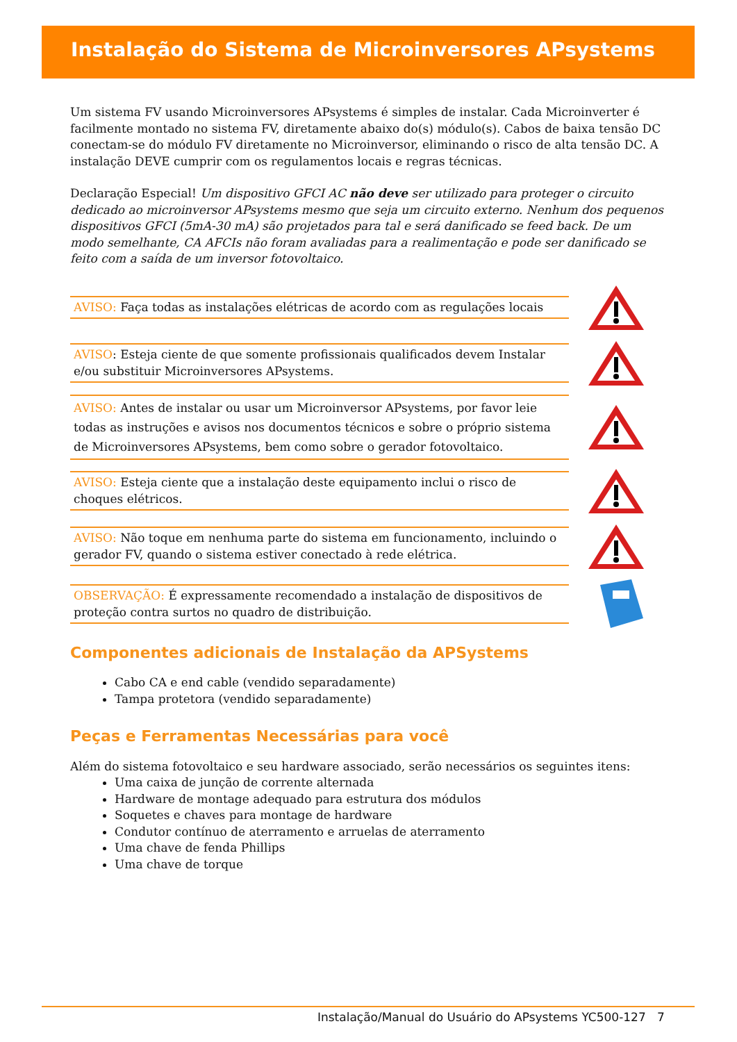Instalação do Sistema de Microinversores APsystems
Um sistema FV usando Microinversores APsystems é simples de instalar. Cada Microinverter é facilmente montado no sistema FV, diretamente abaixo do(s) módulo(s). Cabos de baixa tensão DC conectam-se do módulo FV diretamente no Microinversor, eliminando o risco de alta tensão DC. A instalação DEVE cumprir com os regulamentos locais e regras técnicas.
Declaração Especial! Um dispositivo GFCI AC não deve ser utilizado para proteger o circuito dedicado ao microinversor APsystems mesmo que seja um circuito externo. Nenhum dos pequenos dispositivos GFCI (5mA-30 mA) são projetados para tal e será danificado se feed back. De um modo semelhante, CA AFCIs não foram avaliadas para a realimentação e pode ser danificado se feito com a saída de um inversor fotovoltaico.
AVISO: Faça todas as instalações elétricas de acordo com as regulações locais
AVISO: Esteja ciente de que somente profissionais qualificados devem Instalar e/ou substituir Microinversores APsystems.
AVISO: Antes de instalar ou usar um Microinversor APsystems, por favor leie todas as instruções e avisos nos documentos técnicos e sobre o próprio sistema de Microinversores APsystems, bem como sobre o gerador fotovoltaico.
AVISO: Esteja ciente que a instalação deste equipamento inclui o risco de choques elétricos.
AVISO: Não toque em nenhuma parte do sistema em funcionamento, incluindo o gerador FV, quando o sistema estiver conectado à rede elétrica.
OBSERVAÇÃO: É expressamente recomendado a instalação de dispositivos de proteção contra surtos no quadro de distribuição.
Componentes adicionais de Instalação da APSystems
Cabo CA e end cable (vendido separadamente)
Tampa protetora (vendido separadamente)
Peças e Ferramentas Necessárias para você
Além do sistema fotovoltaico e seu hardware associado, serão necessários os seguintes itens:
Uma caixa de junção de corrente alternada
Hardware de montage adequado para estrutura dos módulos
Soquetes e chaves para montage de hardware
Condutor contínuo de aterramento e arruelas de aterramento
Uma chave de fenda Phillips
Uma chave de torque
Instalação/Manual do Usuário do APsystems YC500-127 7